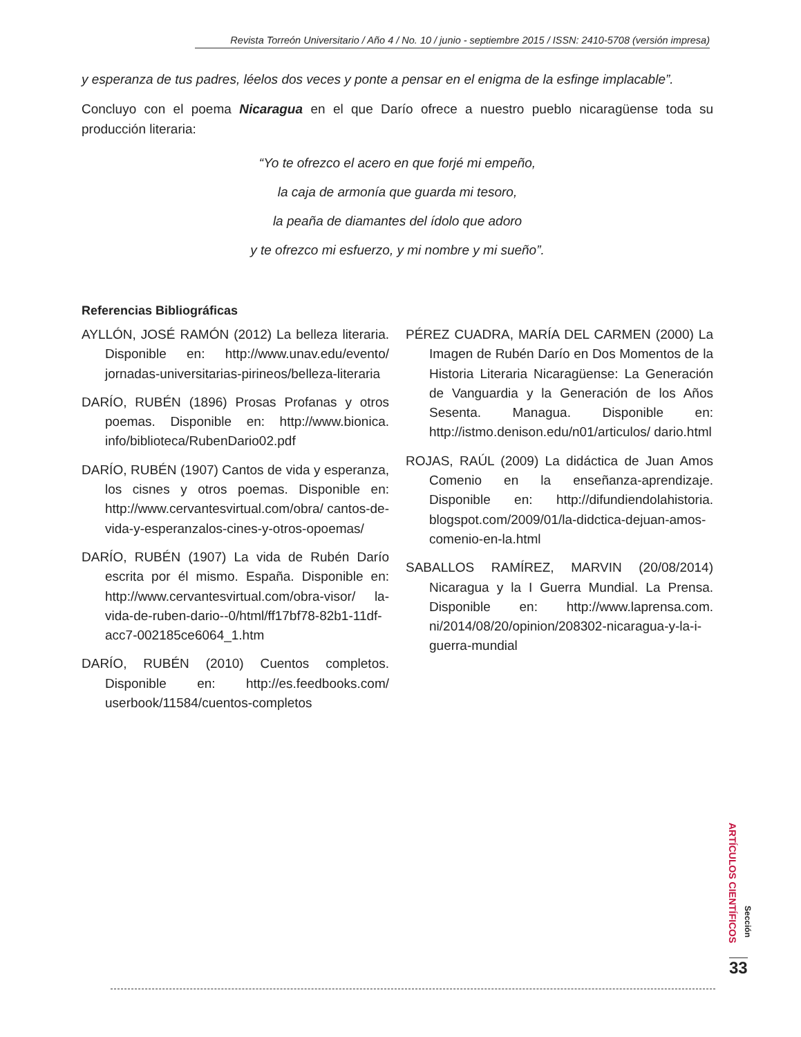Revista Torreón Universitario / Año 4 / No. 10 / junio - septiembre 2015 / ISSN: 2410-5708 (versión impresa)
y esperanza de tus padres, léelos dos veces y ponte a pensar en el enigma de la esfinge implacable”.
Concluyo con el poema Nicaragua en el que Darío ofrece a nuestro pueblo nicaragüense toda su producción literaria:
“Yo te ofrezco el acero en que forjé mi empeño,
la caja de armonía que guarda mi tesoro,
la peaña de diamantes del ídolo que adoro
y te ofrezco mi esfuerzo, y mi nombre y mi sueño”.
Referencias Bibliográficas
AYLLÓN, JOSÉ RAMÓN (2012) La belleza literaria. Disponible en: http://www.unav.edu/evento/ jornadas-universitarias-pirineos/belleza-literaria
DARÍO, RUBÉN (1896) Prosas Profanas y otros poemas. Disponible en: http://www.bionica. info/biblioteca/RubenDario02.pdf
DARÍO, RUBÉN (1907) Cantos de vida y esperanza, los cisnes y otros poemas. Disponible en: http://www.cervantesvirtual.com/obra/ cantos-de-vida-y-esperanzalos-cines-y-otros-opoemas/
DARÍO, RUBÉN (1907) La vida de Rubén Darío escrita por él mismo. España. Disponible en: http://www.cervantesvirtual.com/obra-visor/ la-vida-de-ruben-dario--0/html/ff17bf78-82b1-11df-acc7-002185ce6064_1.htm
DARÍO, RUBÉN (2010) Cuentos completos. Disponible en: http://es.feedbooks.com/ userbook/11584/cuentos-completos
PÉREZ CUADRA, MARÍA DEL CARMEN (2000) La Imagen de Rubén Darío en Dos Momentos de la Historia Literaria Nicaragüense: La Generación de Vanguardia y la Generación de los Años Sesenta. Managua. Disponible en: http://istmo.denison.edu/n01/articulos/ dario.html
ROJAS, RAÚL (2009) La didáctica de Juan Amos Comenio en la enseñanza-aprendizaje. Disponible en: http://difundiendolahistoria. blogspot.com/2009/01/la-didctica-dejuan-amos-comenio-en-la.html
SABALLOS RAMÍREZ, MARVIN (20/08/2014) Nicaragua y la I Guerra Mundial. La Prensa. Disponible en: http://www.laprensa.com. ni/2014/08/20/opinion/208302-nicaragua-y-la-i-guerra-mundial
ARTÍCULOS CIENTÍFICOS
Sección
33